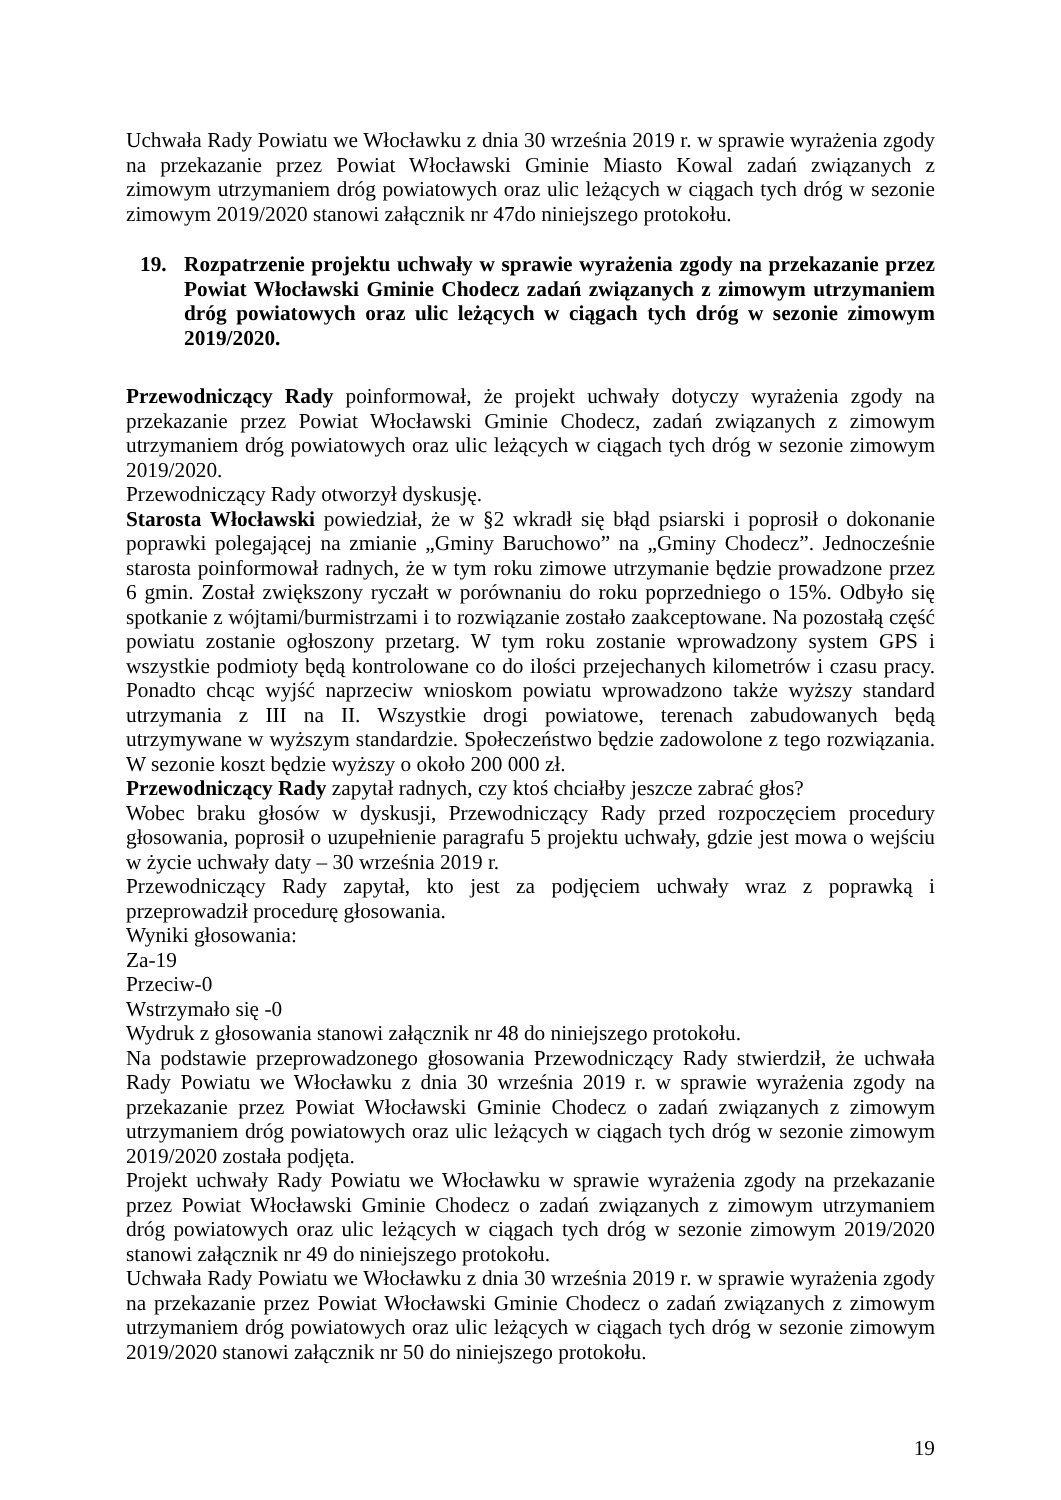Uchwała Rady Powiatu we Włocławku z dnia 30 września 2019 r. w sprawie wyrażenia zgody na przekazanie przez Powiat Włocławski Gminie Miasto Kowal zadań związanych z zimowym utrzymaniem dróg powiatowych oraz ulic leżących w ciągach tych dróg w sezonie zimowym 2019/2020 stanowi załącznik nr 47do niniejszego protokołu.
19. Rozpatrzenie projektu uchwały w sprawie wyrażenia zgody na przekazanie przez Powiat Włocławski Gminie Chodecz zadań związanych z zimowym utrzymaniem dróg powiatowych oraz ulic leżących w ciągach tych dróg w sezonie zimowym 2019/2020.
Przewodniczący Rady poinformował, że projekt uchwały dotyczy wyrażenia zgody na przekazanie przez Powiat Włocławski Gminie Chodecz, zadań związanych z zimowym utrzymaniem dróg powiatowych oraz ulic leżących w ciągach tych dróg w sezonie zimowym 2019/2020.
Przewodniczący Rady otworzył dyskusję.
Starosta Włocławski powiedział, że w §2 wkradł się błąd psiarski i poprosił o dokonanie poprawki polegającej na zmianie „Gminy Baruchowo” na „Gminy Chodecz”. Jednocześnie starosta poinformował radnych, że w tym roku zimowe utrzymanie będzie prowadzone przez 6 gmin. Został zwiększony ryczałt w porównaniu do roku poprzedniego o 15%. Odbyło się spotkanie z wójtami/burmistrzami i to rozwiązanie zostało zaakceptowane. Na pozostałą część powiatu zostanie ogłoszony przetarg. W tym roku zostanie wprowadzony system GPS i wszystkie podmioty będą kontrolowane co do ilości przejechanych kilometrów i czasu pracy. Ponadto chcąc wyjść naprzeciw wnioskom powiatu wprowadzono także wyższy standard utrzymania z III na II. Wszystkie drogi powiatowe, terenach zabudowanych będą utrzymywane w wyższym standardzie. Społeczeństwo będzie zadowolone z tego rozwiązania. W sezonie koszt będzie wyższy o około 200 000 zł.
Przewodniczący Rady zapytał radnych, czy ktoś chciałby jeszcze zabrać głos?
Wobec braku głosów w dyskusji, Przewodniczący Rady przed rozpoczęciem procedury głosowania, poprosił o uzupełnienie paragrafu 5 projektu uchwały, gdzie jest mowa o wejściu w życie uchwały daty – 30 września 2019 r.
Przewodniczący Rady zapytał, kto jest za podjęciem uchwały wraz z poprawką i przeprowadził procedurę głosowania.
Wyniki głosowania:
Za-19
Przeciw-0
Wstrzymało się -0
Wydruk z głosowania stanowi załącznik nr 48 do niniejszego protokołu.
Na podstawie przeprowadzonego głosowania Przewodniczący Rady stwierdził, że uchwała Rady Powiatu we Włocławku z dnia 30 września 2019 r. w sprawie wyrażenia zgody na przekazanie przez Powiat Włocławski Gminie Chodecz o zadań związanych z zimowym utrzymaniem dróg powiatowych oraz ulic leżących w ciągach tych dróg w sezonie zimowym 2019/2020 została podjęta.
Projekt uchwały Rady Powiatu we Włocławku w sprawie wyrażenia zgody na przekazanie przez Powiat Włocławski Gminie Chodecz o zadań związanych z zimowym utrzymaniem dróg powiatowych oraz ulic leżących w ciągach tych dróg w sezonie zimowym 2019/2020 stanowi załącznik nr 49 do niniejszego protokołu.
Uchwała Rady Powiatu we Włocławku z dnia 30 września 2019 r. w sprawie wyrażenia zgody na przekazanie przez Powiat Włocławski Gminie Chodecz o zadań związanych z zimowym utrzymaniem dróg powiatowych oraz ulic leżących w ciągach tych dróg w sezonie zimowym 2019/2020 stanowi załącznik nr 50 do niniejszego protokołu.
19